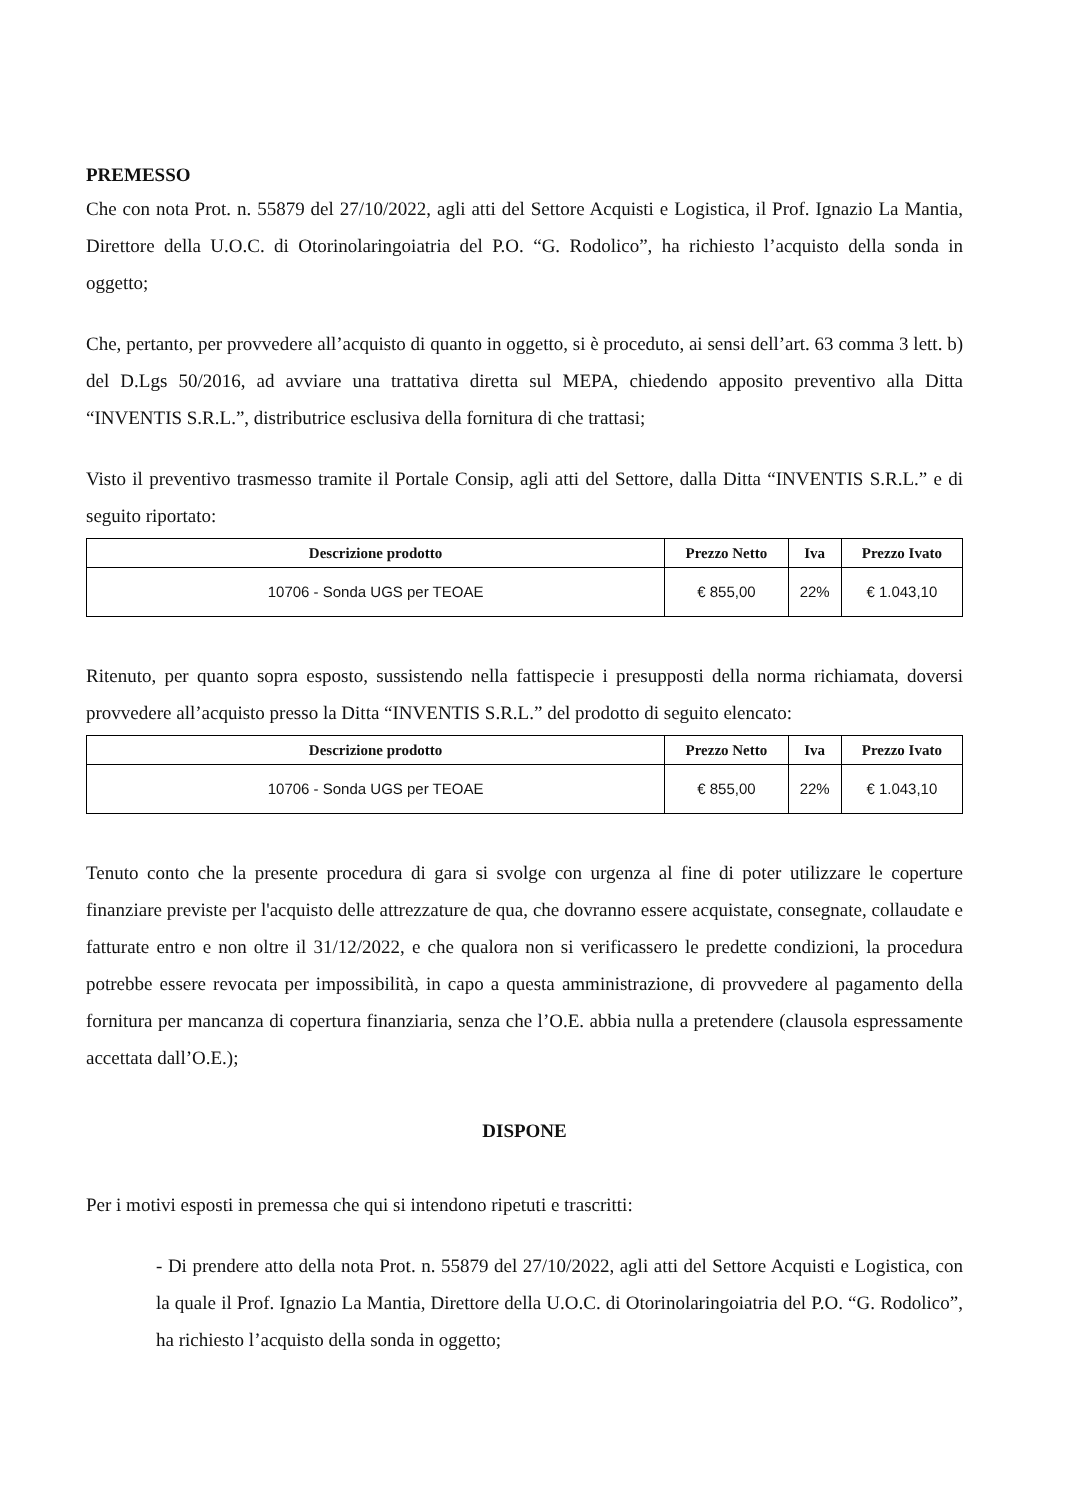PREMESSO
Che con nota Prot. n. 55879 del 27/10/2022, agli atti del Settore Acquisti e Logistica, il Prof. Ignazio La Mantia, Direttore della U.O.C. di Otorinolaringoiatria del P.O. “G. Rodolico”, ha richiesto l’acquisto della sonda in oggetto;
Che, pertanto, per provvedere all’acquisto di quanto in oggetto, si è proceduto, ai sensi dell’art. 63 comma 3 lett. b) del D.Lgs 50/2016, ad avviare una trattativa diretta sul MEPA, chiedendo apposito preventivo alla Ditta “INVENTIS S.R.L.”, distributrice esclusiva della fornitura di che trattasi;
Visto il preventivo trasmesso tramite il Portale Consip, agli atti del Settore, dalla Ditta “INVENTIS S.R.L.” e di seguito riportato:
| Descrizione prodotto | Prezzo Netto | Iva | Prezzo Ivato |
| --- | --- | --- | --- |
| 10706 - Sonda UGS per TEOAE | € 855,00 | 22% | € 1.043,10 |
Ritenuto, per quanto sopra esposto, sussistendo nella fattispecie i presupposti della norma richiamata, doversi provvedere all’acquisto presso la Ditta “INVENTIS S.R.L.” del prodotto di seguito elencato:
| Descrizione prodotto | Prezzo Netto | Iva | Prezzo Ivato |
| --- | --- | --- | --- |
| 10706 - Sonda UGS per TEOAE | € 855,00 | 22% | € 1.043,10 |
Tenuto conto che la presente procedura di gara si svolge con urgenza al fine di poter utilizzare le coperture finanziare previste per l'acquisto delle attrezzature de qua, che dovranno essere acquistate, consegnate, collaudate e fatturate entro e non oltre il 31/12/2022, e che qualora non si verificassero le predette condizioni, la procedura potrebbe essere revocata per impossibilità, in capo a questa amministrazione, di provvedere al pagamento della fornitura per mancanza di copertura finanziaria, senza che l’O.E. abbia nulla a pretendere (clausola espressamente accettata dall’O.E.);
DISPONE
Per i motivi esposti in premessa che qui si intendono ripetuti e trascritti:
- Di prendere atto della nota Prot. n. 55879 del 27/10/2022, agli atti del Settore Acquisti e Logistica, con la quale il Prof. Ignazio La Mantia, Direttore della U.O.C. di Otorinolaringoiatria del P.O. “G. Rodolico”, ha richiesto l’acquisto della sonda in oggetto;